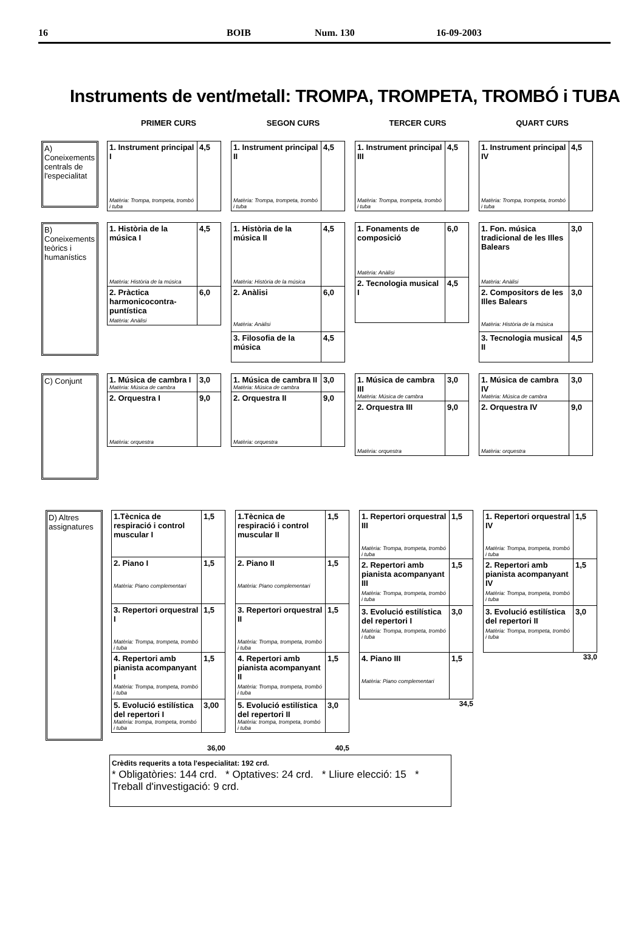16 BOIB Num. 130 16-09-2003
Instruments de vent/metall: TROMPA, TROMPETA, TROMBÓ i TUBA
PRIMER CURS SEGON CURS TERCER CURS QUART CURS
A) Coneixements centrals de l'especialitat
| 1. Instrument principal I Matèria: Trompa, trompeta, trombó i tuba | 4,5 |
| 1. Instrument principal II Matèria: Trompa, trompeta, trombó i tuba | 4,5 |
| 1. Instrument principal III Matèria: Trompa, trompeta, trombó i tuba | 4,5 |
| 1. Instrument principal IV Matèria: Trompa, trompeta, trombó i tuba | 4,5 |
B) Coneixements teòrics i humanístics
| 1. Història de la música I Matèria: Història de la música | 4,5 |
| 2. Pràctica harmonicocontra-puntística Matèria: Anàlisi | 6,0 |
| 1. Història de la música II Matèria: Història de la música | 4,5 |
| 2. Anàlisi Matèria: Anàlisi | 6,0 |
| 3. Filosofia de la música | 4,5 |
| 1. Fonaments de composició Matèria: Anàlisi | 6,0 |
| 2. Tecnologia musical I | 4,5 |
| 1. Fon. música tradicional de les Illes Balears Matèria: Anàlisi | 3,0 |
| 2. Compositors de les Illes Balears Matèria: Història de la música | 3,0 |
| 3. Tecnologia musical II | 4,5 |
C) Conjunt
| 1. Música de cambra I Matèria: Música de cambra | 3,0 |
| 2. Orquestra I Matèria: orquestra | 9,0 |
| 1. Música de cambra II Matèria: Música de cambra | 3,0 |
| 2. Orquestra II Matèria: orquestra | 9,0 |
| 1. Música de cambra III Matèria: Música de cambra | 3,0 |
| 2. Orquestra III Matèria: orquestra | 9,0 |
| 1. Música de cambra IV Matèria: Música de cambra | 3,0 |
| 2. Orquestra IV Matèria: orquestra | 9,0 |
D) Altres assignatures
| 1.Tècnica de respiració i control muscular I | 1,5 |
| 2. Piano I Matèria: Piano complementari | 1,5 |
| 3. Repertori orquestral I Matèria: Trompa, trompeta, trombó i tuba | 1,5 |
| 4. Repertori amb pianista acompanyant I Matèria: Trompa, trompeta, trombó i tuba | 1,5 |
| 5. Evolució estilística del repertori I Matèria: trompa, trompeta, trombó i tuba | 3,00 |
36,00
| 1.Tècnica de respiració i control muscular II | 1,5 |
| 2. Piano II Matèria: Piano complementari | 1,5 |
| 3. Repertori orquestral II Matèria: Trompa, trompeta, trombó i tuba | 1,5 |
| 4. Repertori amb pianista acompanyant II Matèria: Trompa, trompeta, trombó i tuba | 1,5 |
| 5. Evolució estilística del repertori II Matèria: trompa, trompeta, trombó i tuba | 3,0 |
40,5
| 1. Repertori orquestral III Matèria: Trompa, trompeta, trombó i tuba | 1,5 |
| 2. Repertori amb pianista acompanyant III Matèria: Trompa, trompeta, trombó i tuba | 1,5 |
| 3. Evolució estilística del repertori I Matèria: Trompa, trompeta, trombó i tuba | 3,0 |
| 4. Piano III Matèria: Piano complementari | 1,5 |
34,5
| 1. Repertori orquestral IV Matèria: Trompa, trompeta, trombó i tuba | 1,5 |
| 2. Repertori amb pianista acompanyant IV Matèria: Trompa, trompeta, trombó i tuba | 1,5 |
| 3. Evolució estilística del repertori II Matèria: Trompa, trompeta, trombó i tuba | 3,0 |
33,0
Crèdits requerits a tota l'especialitat: 192 crd.
* Obligatòries: 144 crd. * Optatives: 24 crd. * Lliure elecció: 15 * Treball d'investigació: 9 crd.